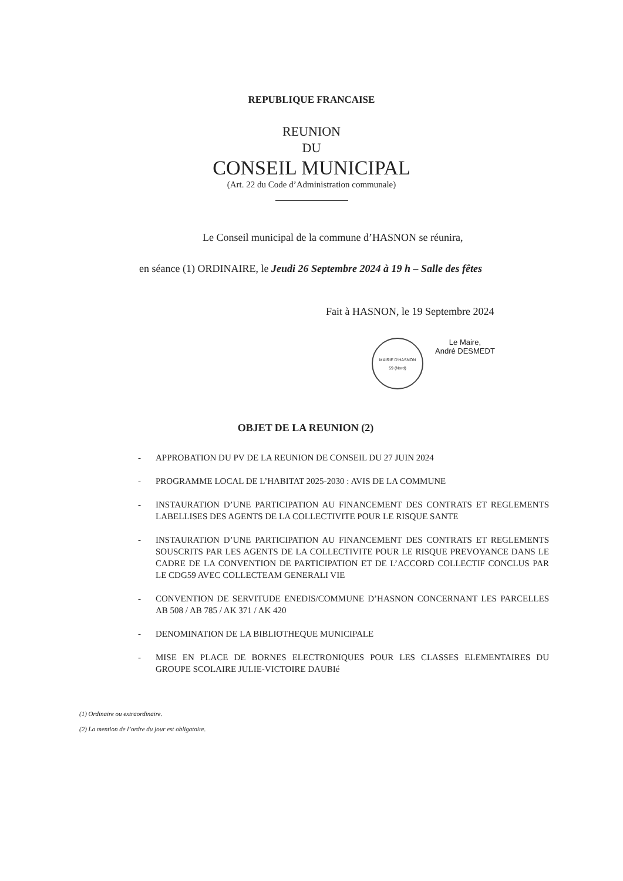REPUBLIQUE FRANCAISE
REUNION
DU
CONSEIL MUNICIPAL
(Art. 22 du Code d’Administration communale)
Le Conseil municipal de la commune d’HASNON se réunira,
en séance (1) ORDINAIRE, le Jeudi 26 Septembre 2024 à 19 h – Salle des fêtes
Fait à HASNON, le 19 Septembre 2024
MAIRIE D'HASNON
59 (Nord)
Le Maire,
André DESMEDT
OBJET DE LA REUNION (2)
- APPROBATION DU PV DE LA REUNION DE CONSEIL DU 27 JUIN 2024
- PROGRAMME LOCAL DE L’HABITAT 2025-2030 : AVIS DE LA COMMUNE
- INSTAURATION D’UNE PARTICIPATION AU FINANCEMENT DES CONTRATS ET REGLEMENTS LABELLISES DES AGENTS DE LA COLLECTIVITE POUR LE RISQUE SANTE
- INSTAURATION D’UNE PARTICIPATION AU FINANCEMENT DES CONTRATS ET REGLEMENTS SOUSCRITS PAR LES AGENTS DE LA COLLECTIVITE POUR LE RISQUE PREVOYANCE DANS LE CADRE DE LA CONVENTION DE PARTICIPATION ET DE L’ACCORD COLLECTIF CONCLUS PAR LE CDG59 AVEC COLLECTEAM GENERALI VIE
- CONVENTION DE SERVITUDE ENEDIS/COMMUNE D’HASNON CONCERNANT LES PARCELLES AB 508 / AB 785 / AK 371 / AK 420
- DENOMINATION DE LA BIBLIOTHEQUE MUNICIPALE
- MISE EN PLACE DE BORNES ELECTRONIQUES POUR LES CLASSES ELEMENTAIRES DU GROUPE SCOLAIRE JULIE-VICTOIRE DAUBIé
(1) Ordinaire ou extraordinaire.
(2) La mention de l’ordre du jour est obligatoire.